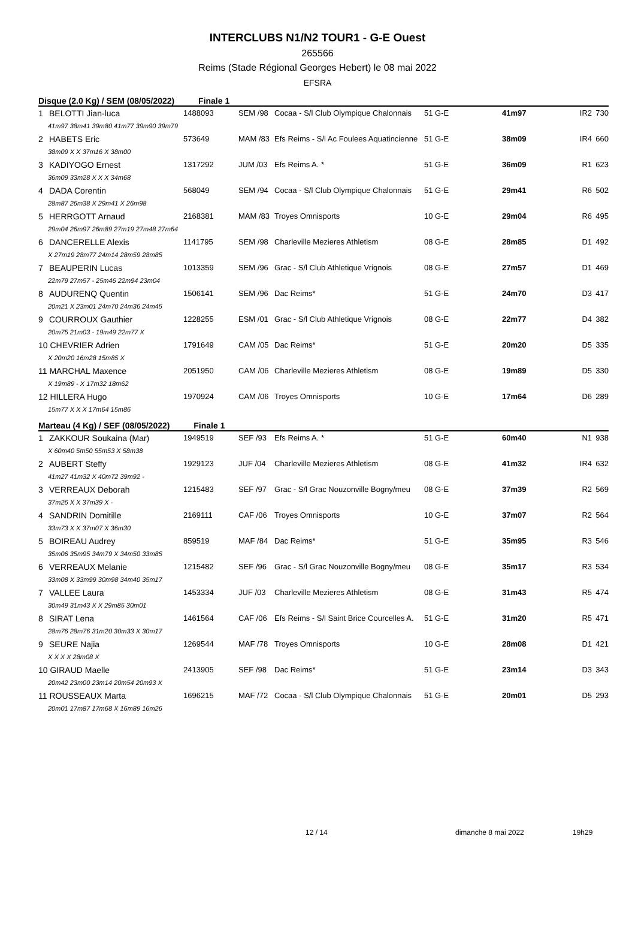INTERCLUBS N1/N2 TOUR1 - G-E Ouest
265566
Reims (Stade Régional Georges Hebert) le 08 mai 2022
EFSRA
Disque (2.0 Kg) / SEM (08/05/2022) Finale 1
| 1 | BELOTTI Jian-luca | 1488093 | SEM /98 | Cocaa - S/l Club Olympique Chalonnais | 51 G-E | 41m97 | IR2 | 730 |
| 41m97 38m41 39m80 41m77 39m90 39m79 | | | | | | | | |
| 2 | HABETS Eric | 573649 | MAM /83 | Efs Reims - S/l Ac Foulees Aquatincienne | 51 G-E | 38m09 | IR4 | 660 |
| 38m09 X X 37m16 X 38m00 | | | | | | | | |
| 3 | KADIYOGO Ernest | 1317292 | JUM /03 | Efs Reims A. * | 51 G-E | 36m09 | R1 | 623 |
| 36m09 33m28 X X X 34m68 | | | | | | | | |
| 4 | DADA Corentin | 568049 | SEM /94 | Cocaa - S/l Club Olympique Chalonnais | 51 G-E | 29m41 | R6 | 502 |
| 28m87 26m38 X 29m41 X 26m98 | | | | | | | | |
| 5 | HERRGOTT Arnaud | 2168381 | MAM /83 | Troyes Omnisports | 10 G-E | 29m04 | R6 | 495 |
| 29m04 26m97 26m89 27m19 27m48 27m64 | | | | | | | | |
| 6 | DANCERELLE Alexis | 1141795 | SEM /98 | Charleville Mezieres Athletism | 08 G-E | 28m85 | D1 | 492 |
| X 27m19 28m77 24m14 28m59 28m85 | | | | | | | | |
| 7 | BEAUPERIN Lucas | 1013359 | SEM /96 | Grac - S/l Club Athletique Vrignois | 08 G-E | 27m57 | D1 | 469 |
| 22m79 27m57 - 25m46 22m94 23m04 | | | | | | | | |
| 8 | AUDURENQ Quentin | 1506141 | SEM /96 | Dac Reims* | 51 G-E | 24m70 | D3 | 417 |
| 20m21 X 23m01 24m70 24m36 24m45 | | | | | | | | |
| 9 | COURROUX Gauthier | 1228255 | ESM /01 | Grac - S/l Club Athletique Vrignois | 08 G-E | 22m77 | D4 | 382 |
| 20m75 21m03 - 19m49 22m77 X | | | | | | | | |
| 10 CHEVRIER Adrien | | 1791649 | CAM /05 | Dac Reims* | 51 G-E | 20m20 | D5 | 335 |
| X 20m20 16m28 15m85 X | | | | | | | | |
| 11 MARCHAL Maxence | | 2051950 | CAM /06 | Charleville Mezieres Athletism | 08 G-E | 19m89 | D5 | 330 |
| X 19m89 - X 17m32 18m62 | | | | | | | | |
| 12 HILLERA Hugo | | 1970924 | CAM /06 | Troyes Omnisports | 10 G-E | 17m64 | D6 | 289 |
| 15m77 X X X 17m64 15m86 | | | | | | | | |
Marteau (4 Kg) / SEF (08/05/2022) Finale 1
| 1 | ZAKKOUR Soukaina (Mar) | 1949519 | SEF /93 | Efs Reims A. * | 51 G-E | 60m40 | N1 | 938 |
| X 60m40 5m50 55m53 X 58m38 | | | | | | | | |
| 2 | AUBERT Steffy | 1929123 | JUF /04 | Charleville Mezieres Athletism | 08 G-E | 41m32 | IR4 | 632 |
| 41m27 41m32 X 40m72 39m92 - | | | | | | | | |
| 3 | VERREAUX Deborah | 1215483 | SEF /97 | Grac - S/l Grac Nouzonville Bogny/meu | 08 G-E | 37m39 | R2 | 569 |
| 37m26 X X 37m39 X - | | | | | | | | |
| 4 | SANDRIN Domitille | 2169111 | CAF /06 | Troyes Omnisports | 10 G-E | 37m07 | R2 | 564 |
| 33m73 X X 37m07 X 36m30 | | | | | | | | |
| 5 | BOIREAU Audrey | 859519 | MAF /84 | Dac Reims* | 51 G-E | 35m95 | R3 | 546 |
| 35m06 35m95 34m79 X 34m50 33m85 | | | | | | | | |
| 6 | VERREAUX Melanie | 1215482 | SEF /96 | Grac - S/l Grac Nouzonville Bogny/meu | 08 G-E | 35m17 | R3 | 534 |
| 33m08 X 33m99 30m98 34m40 35m17 | | | | | | | | |
| 7 | VALLEE Laura | 1453334 | JUF /03 | Charleville Mezieres Athletism | 08 G-E | 31m43 | R5 | 474 |
| 30m49 31m43 X X 29m85 30m01 | | | | | | | | |
| 8 | SIRAT Lena | 1461564 | CAF /06 | Efs Reims - S/l Saint Brice Courcelles A. | 51 G-E | 31m20 | R5 | 471 |
| 28m76 28m76 31m20 30m33 X 30m17 | | | | | | | | |
| 9 | SEURE Najia | 1269544 | MAF /78 | Troyes Omnisports | 10 G-E | 28m08 | D1 | 421 |
| X X X X 28m08 X | | | | | | | | |
| 10 GIRAUD Maelle | | 2413905 | SEF /98 | Dac Reims* | 51 G-E | 23m14 | D3 | 343 |
| 20m42 23m00 23m14 20m54 20m93 X | | | | | | | | |
| 11 ROUSSEAUX Marta | | 1696215 | MAF /72 | Cocaa - S/l Club Olympique Chalonnais | 51 G-E | 20m01 | D5 | 293 |
| 20m01 17m87 17m68 X 16m89 16m26 | | | | | | | | |
12 / 14 dimanche 8 mai 2022 19h29